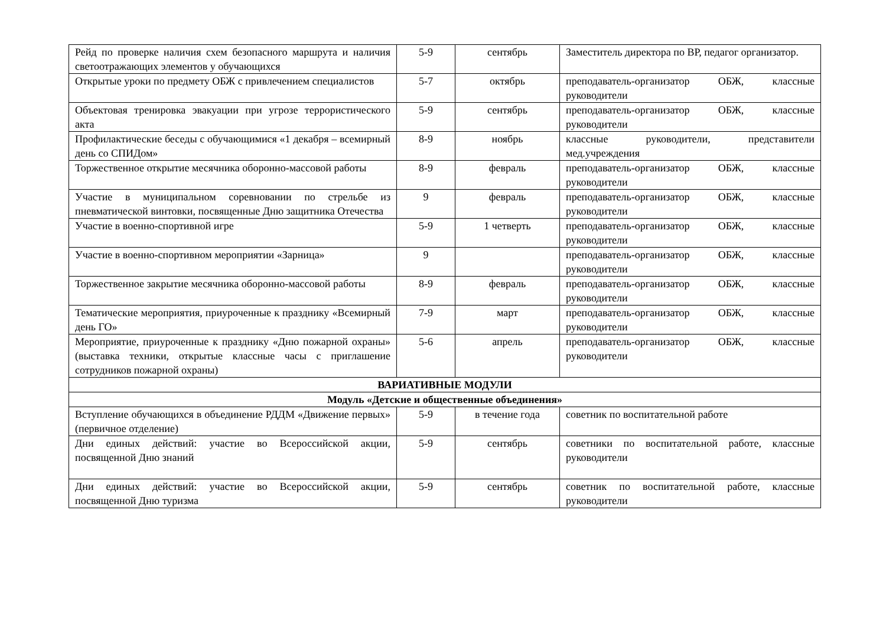| Рейд по проверке наличия схем безопасного маршрута и наличия светоотражающих элементов у обучающихся | 5-9 | сентябрь | Заместитель директора по ВР, педагог организатор. |
| Открытые уроки по предмету ОБЖ с привлечением специалистов | 5-7 | октябрь | преподаватель-организатор ОБЖ, классные руководители |
| Объектовая тренировка эвакуации при угрозе террористического акта | 5-9 | сентябрь | преподаватель-организатор ОБЖ, классные руководители |
| Профилактические беседы с обучающимися «1 декабря – всемирный день со СПИДом» | 8-9 | ноябрь | классные руководители, представители мед.учреждения |
| Торжественное открытие месячника оборонно-массовой работы | 8-9 | февраль | преподаватель-организатор ОБЖ, классные руководители |
| Участие в муниципальном соревновании по стрельбе из пневматической винтовки, посвященные Дню защитника Отечества | 9 | февраль | преподаватель-организатор ОБЖ, классные руководители |
| Участие в военно-спортивной игре | 5-9 | 1 четверть | преподаватель-организатор ОБЖ, классные руководители |
| Участие в военно-спортивном мероприятии «Зарница» | 9 | | преподаватель-организатор ОБЖ, классные руководители |
| Торжественное закрытие месячника оборонно-массовой работы | 8-9 | февраль | преподаватель-организатор ОБЖ, классные руководители |
| Тематические мероприятия, приуроченные к празднику «Всемирный день ГО» | 7-9 | март | преподаватель-организатор ОБЖ, классные руководители |
| Мероприятие, приуроченные к празднику «Дню пожарной охраны» (выставка техники, открытые классные часы с приглашение сотрудников пожарной охраны) | 5-6 | апрель | преподаватель-организатор ОБЖ, классные руководители |
| ВАРИАТИВНЫЕ МОДУЛИ | | | |
| Модуль «Детские и общественные объединения» | | | |
| Вступление обучающихся в объединение РДДМ «Движение первых» (первичное отделение) | 5-9 | в течение года | советник по воспитательной работе |
| Дни единых действий: участие во Всероссийской акции, посвященной Дню знаний | 5-9 | сентябрь | советники по воспитательной работе, классные руководители |
| Дни единых действий: участие во Всероссийской акции, посвященной Дню туризма | 5-9 | сентябрь | советник по воспитательной работе, классные руководители |